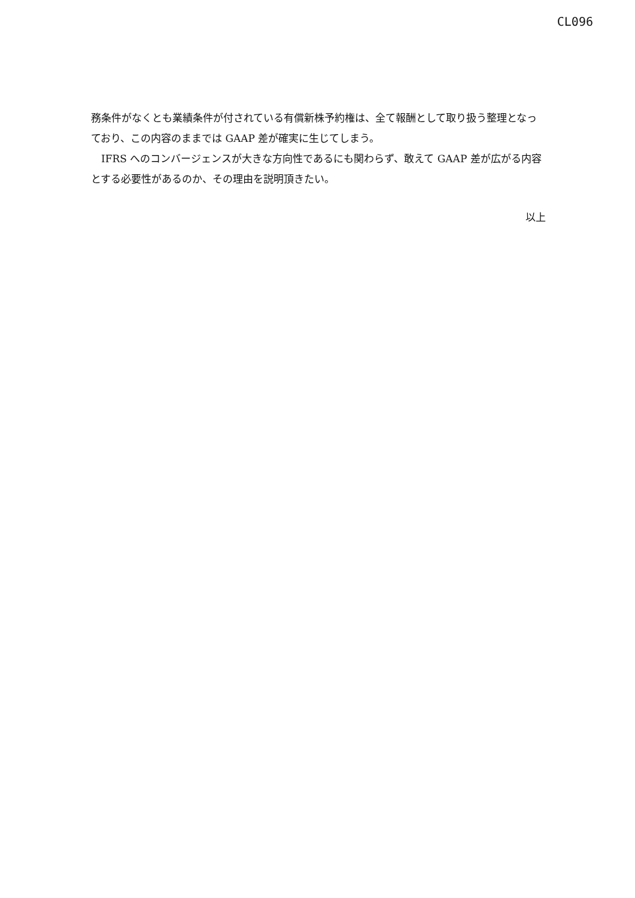CL096
務条件がなくとも業績条件が付されている有償新株予約権は、全て報酬として取り扱う整理となっており、この内容のままでは GAAP 差が確実に生じてしまう。
　IFRS へのコンバージェンスが大きな方向性であるにも関わらず、敢えて GAAP 差が広がる内容とする必要性があるのか、その理由を説明頂きたい。
以上